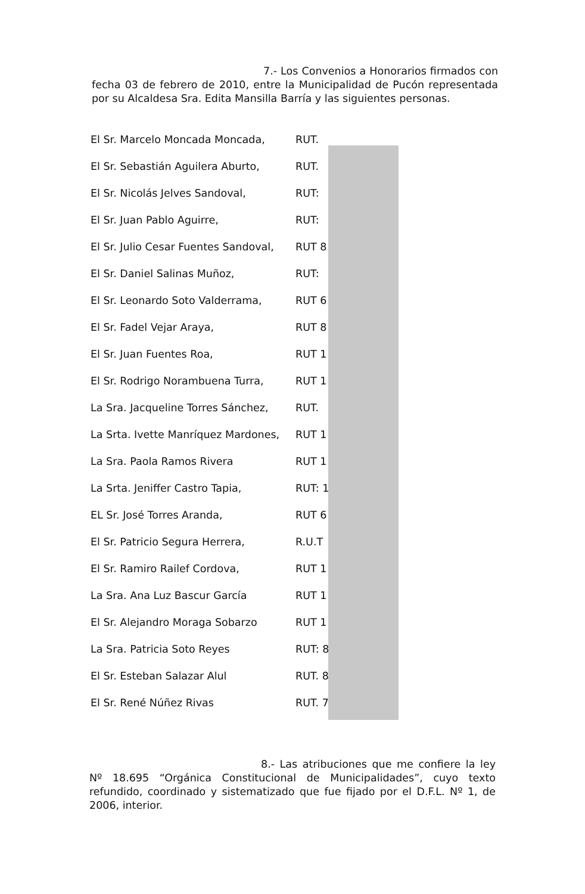7.- Los Convenios a Honorarios firmados con fecha 03 de febrero de 2010, entre la Municipalidad de Pucón representada por su Alcaldesa Sra. Edita Mansilla Barría y las siguientes personas.
| El Sr. Marcelo Moncada Moncada, | RUT. |
| El Sr. Sebastián Aguilera Aburto, | RUT. |
| El Sr. Nicolás Jelves Sandoval, | RUT: |
| El Sr. Juan Pablo Aguirre, | RUT: |
| El Sr. Julio Cesar Fuentes Sandoval, | RUT 8 |
| El Sr. Daniel Salinas Muñoz, | RUT: |
| El Sr. Leonardo Soto Valderrama, | RUT 6 |
| El Sr. Fadel Vejar Araya, | RUT 8 |
| El Sr. Juan Fuentes Roa, | RUT 1 |
| El Sr. Rodrigo Norambuena Turra, | RUT 1 |
| La Sra. Jacqueline Torres Sánchez, | RUT. |
| La Srta. Ivette Manríquez Mardones, | RUT 1 |
| La Sra. Paola Ramos Rivera | RUT 1 |
| La Srta. Jeniffer Castro Tapia, | RUT: 1 |
| EL Sr. José Torres Aranda, | RUT 6 |
| El Sr. Patricio Segura Herrera, | R.U.T |
| El Sr. Ramiro Railef Cordova, | RUT 1 |
| La Sra. Ana Luz Bascur García | RUT 1 |
| El Sr. Alejandro Moraga Sobarzo | RUT 1 |
| La Sra. Patricia Soto Reyes | RUT: 8 |
| El Sr. Esteban Salazar Alul | RUT. 8 |
| El Sr. René Núñez Rivas | RUT. 7 |
8.- Las atribuciones que me confiere la ley Nº 18.695 “Orgánica Constitucional de Municipalidades”, cuyo texto refundido, coordinado y sistematizado que fue fijado por el D.F.L. Nº 1, de 2006, interior.